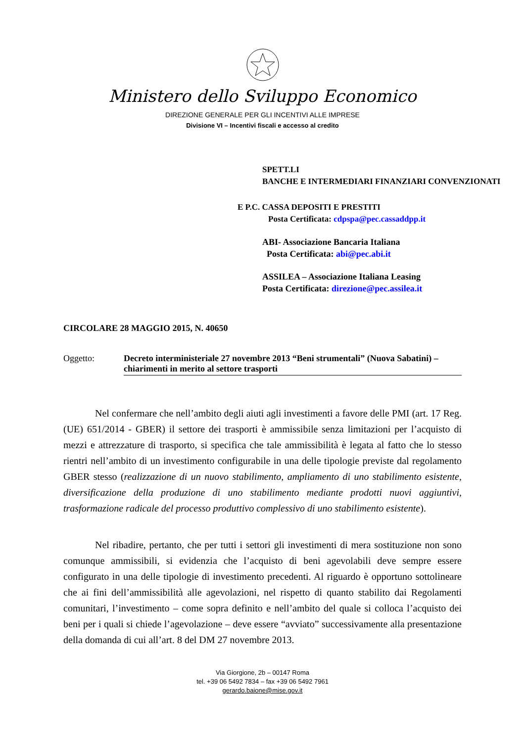Ministero dello Sviluppo Economico
DIREZIONE GENERALE PER GLI INCENTIVI ALLE IMPRESE
Divisione VI – Incentivi fiscali e accesso al credito
SPETT.LI
BANCHE E INTERMEDIARI FINANZIARI CONVENZIONATI
E P.C. CASSA DEPOSITI E PRESTITI
Posta Certificata: cdpspa@pec.cassaddpp.it
ABI- Associazione Bancaria Italiana
Posta Certificata: abi@pec.abi.it
ASSILEA – Associazione Italiana Leasing
Posta Certificata: direzione@pec.assilea.it
CIRCOLARE 28 MAGGIO 2015, N. 40650
Oggetto: Decreto interministeriale 27 novembre 2013 “Beni strumentali” (Nuova Sabatini) – chiarimenti in merito al settore trasporti
Nel confermare che nell’ambito degli aiuti agli investimenti a favore delle PMI (art. 17 Reg. (UE) 651/2014 - GBER) il settore dei trasporti è ammissibile senza limitazioni per l’acquisto di mezzi e attrezzature di trasporto, si specifica che tale ammissibilità è legata al fatto che lo stesso rientri nell’ambito di un investimento configurabile in una delle tipologie previste dal regolamento GBER stesso (realizzazione di un nuovo stabilimento, ampliamento di uno stabilimento esistente, diversificazione della produzione di uno stabilimento mediante prodotti nuovi aggiuntivi, trasformazione radicale del processo produttivo complessivo di uno stabilimento esistente).
Nel ribadire, pertanto, che per tutti i settori gli investimenti di mera sostituzione non sono comunque ammissibili, si evidenzia che l’acquisto di beni agevolabili deve sempre essere configurato in una delle tipologie di investimento precedenti. Al riguardo è opportuno sottolineare che ai fini dell’ammissibilità alle agevolazioni, nel rispetto di quanto stabilito dai Regolamenti comunitari, l’investimento – come sopra definito e nell’ambito del quale si colloca l’acquisto dei beni per i quali si chiede l’agevolazione – deve essere “avviato” successivamente alla presentazione della domanda di cui all’art. 8 del DM 27 novembre 2013.
Via Giorgione, 2b – 00147 Roma
tel. +39 06 5492 7834 – fax +39 06 5492 7961
gerardo.baione@mise.gov.it